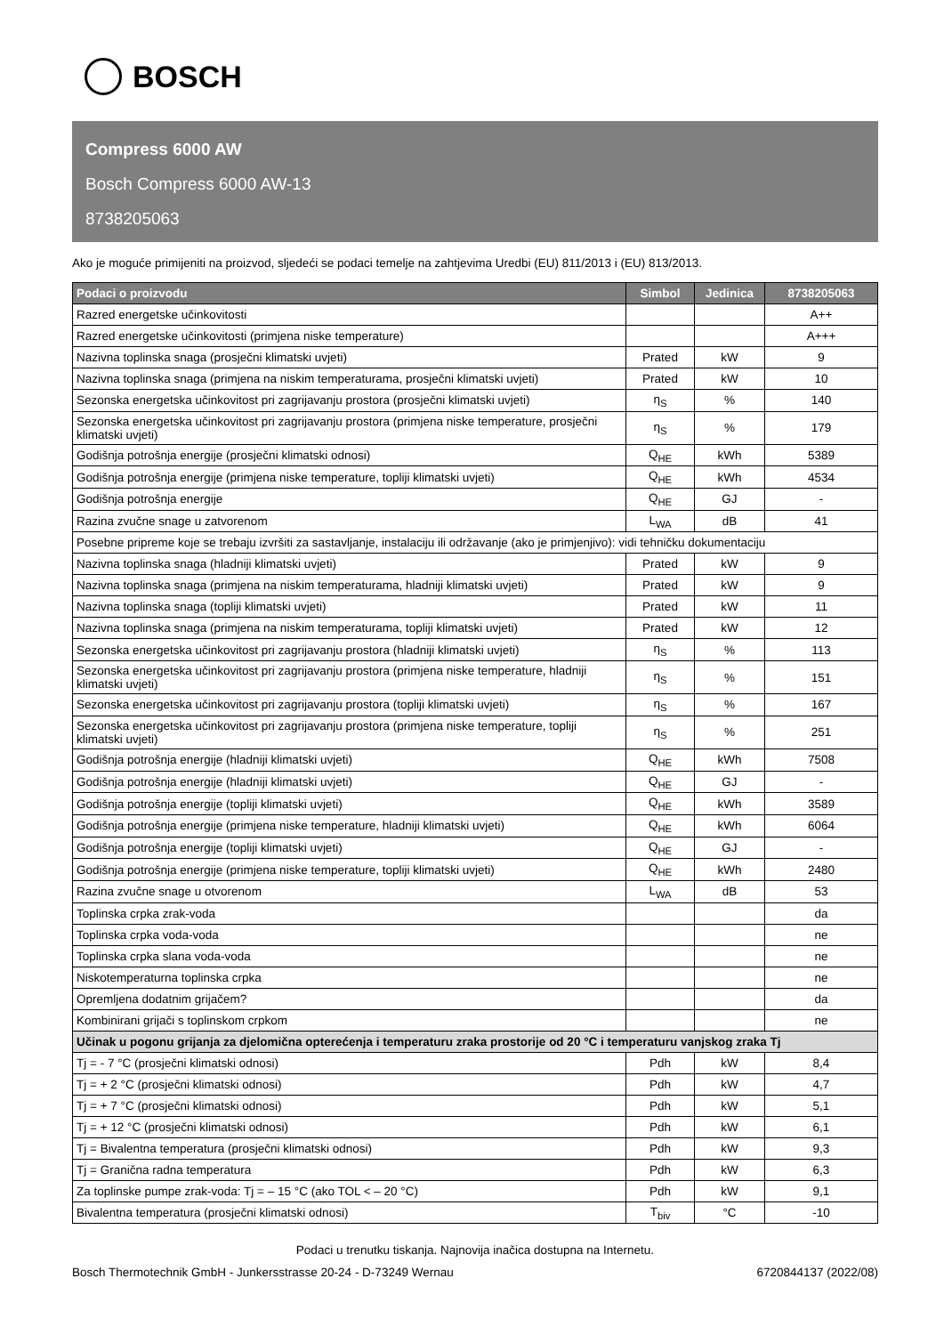BOSCH
Compress 6000 AW
Bosch Compress 6000 AW-13
8738205063
Ako je moguće primijeniti na proizvod, sljedeći se podaci temelje na zahtjevima Uredbi (EU) 811/2013 i (EU) 813/2013.
| Podaci o proizvodu | Simbol | Jedinica | 8738205063 |
| --- | --- | --- | --- |
| Razred energetske učinkovitosti | | | A++ |
| Razred energetske učinkovitosti (primjena niske temperature) | | | A+++ |
| Nazivna toplinska snaga (prosječni klimatski uvjeti) | Prated | kW | 9 |
| Nazivna toplinska snaga (primjena na niskim temperaturama, prosječni klimatski uvjeti) | Prated | kW | 10 |
| Sezonska energetska učinkovitost pri zagrijavanju prostora (prosječni klimatski uvjeti) | η<sub>S</sub> | % | 140 |
| Sezonska energetska učinkovitost pri zagrijavanju prostora (primjena niske temperature, prosječni klimatski uvjeti) | η<sub>S</sub> | % | 179 |
| Godišnja potrošnja energije (prosječni klimatski odnosi) | Q<sub>HE</sub> | kWh | 5389 |
| Godišnja potrošnja energije (primjena niske temperature, topliji klimatski uvjeti) | Q<sub>HE</sub> | kWh | 4534 |
| Godišnja potrošnja energije | Q<sub>HE</sub> | GJ | - |
| Razina zvučne snage u zatvorenom | L<sub>WA</sub> | dB | 41 |
| Posebne pripreme koje se trebaju izvršiti za sastavljanje, instalaciju ili održavanje (ako je primjenjivo): vidi tehničku dokumentaciju | | | |
| Nazivna toplinska snaga (hladniji klimatski uvjeti) | Prated | kW | 9 |
| Nazivna toplinska snaga (primjena na niskim temperaturama, hladniji klimatski uvjeti) | Prated | kW | 9 |
| Nazivna toplinska snaga (topliji klimatski uvjeti) | Prated | kW | 11 |
| Nazivna toplinska snaga (primjena na niskim temperaturama, topliji klimatski uvjeti) | Prated | kW | 12 |
| Sezonska energetska učinkovitost pri zagrijavanju prostora (hladniji klimatski uvjeti) | η<sub>S</sub> | % | 113 |
| Sezonska energetska učinkovitost pri zagrijavanju prostora (primjena niske temperature, hladniji klimatski uvjeti) | η<sub>S</sub> | % | 151 |
| Sezonska energetska učinkovitost pri zagrijavanju prostora (topliji klimatski uvjeti) | η<sub>S</sub> | % | 167 |
| Sezonska energetska učinkovitost pri zagrijavanju prostora (primjena niske temperature, topliji klimatski uvjeti) | η<sub>S</sub> | % | 251 |
| Godišnja potrošnja energije (hladniji klimatski uvjeti) | Q<sub>HE</sub> | kWh | 7508 |
| Godišnja potrošnja energije (hladniji klimatski uvjeti) | Q<sub>HE</sub> | GJ | - |
| Godišnja potrošnja energije (topliji klimatski uvjeti) | Q<sub>HE</sub> | kWh | 3589 |
| Godišnja potrošnja energije (primjena niske temperature, hladniji klimatski uvjeti) | Q<sub>HE</sub> | kWh | 6064 |
| Godišnja potrošnja energije (topliji klimatski uvjeti) | Q<sub>HE</sub> | GJ | - |
| Godišnja potrošnja energije (primjena niske temperature, topliji klimatski uvjeti) | Q<sub>HE</sub> | kWh | 2480 |
| Razina zvučne snage u otvorenom | L<sub>WA</sub> | dB | 53 |
| Toplinska crpka zrak-voda | | | da |
| Toplinska crpka voda-voda | | | ne |
| Toplinska crpka slana voda-voda | | | ne |
| Niskotemperaturna toplinska crpka | | | ne |
| Opremljena dodatnim grijačem? | | | da |
| Kombinirani grijači s toplinskom crpkom | | | ne |
| Učinak u pogonu grijanja za djelomična opterećenja i temperaturu zraka prostorije od 20 °C i temperaturu vanjskog zraka Tj | | | |
| Tj = - 7 °C (prosječni klimatski odnosi) | Pdh | kW | 8,4 |
| Tj = + 2 °C (prosječni klimatski odnosi) | Pdh | kW | 4,7 |
| Tj = + 7 °C (prosječni klimatski odnosi) | Pdh | kW | 5,1 |
| Tj = + 12 °C (prosječni klimatski odnosi) | Pdh | kW | 6,1 |
| Tj = Bivalentna temperatura (prosječni klimatski odnosi) | Pdh | kW | 9,3 |
| Tj = Granična radna temperatura | Pdh | kW | 6,3 |
| Za toplinske pumpe zrak-voda: Tj = – 15 °C (ako TOL < – 20 °C) | Pdh | kW | 9,1 |
| Bivalentna temperatura (prosječni klimatski odnosi) | T<sub>biv</sub> | °C | -10 |
Podaci u trenutku tiskanja. Najnovija inačica dostupna na Internetu.
Bosch Thermotechnik GmbH - Junkersstrasse 20-24 - D-73249 Wernau 6720844137 (2022/08)